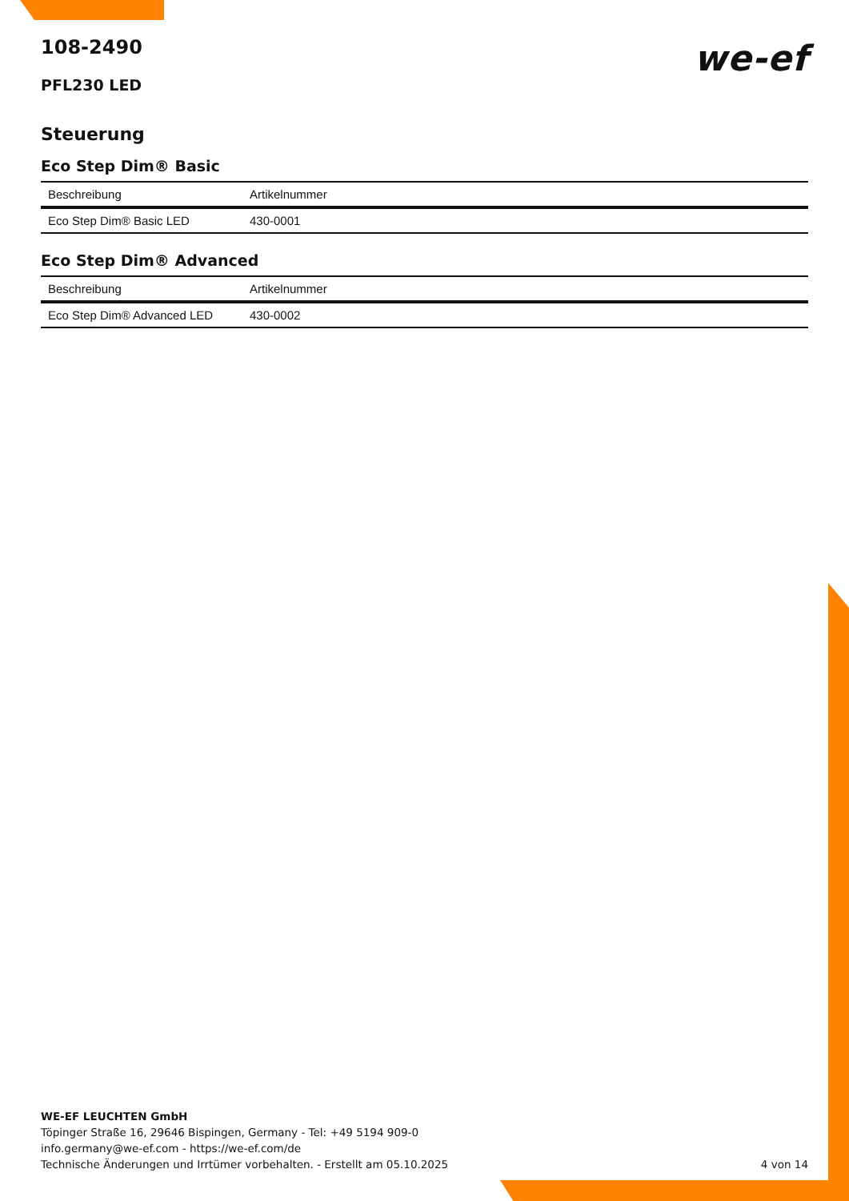108-2490
PFL230 LED
we-ef
Steuerung
Eco Step Dim® Basic
| Beschreibung | Artikelnummer |
| --- | --- |
| Eco Step Dim® Basic LED | 430-0001 |
Eco Step Dim® Advanced
| Beschreibung | Artikelnummer |
| --- | --- |
| Eco Step Dim® Advanced LED | 430-0002 |
WE-EF LEUCHTEN GmbH
Töpinger Straße 16, 29646 Bispingen, Germany - Tel: +49 5194 909-0
info.germany@we-ef.com - https://we-ef.com/de
Technische Änderungen und Irrtümer vorbehalten. - Erstellt am 05.10.2025 4 von 14